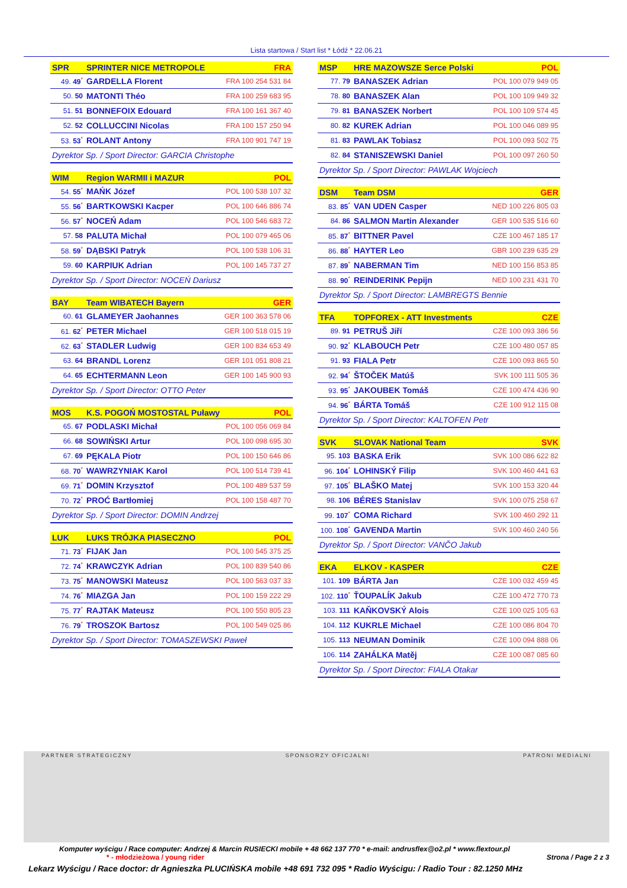Lista startowa / Start list * Łódź * 22.06.21
| SPR | SPRINTER NICE METROPOLE | FRA |
| --- | --- | --- |
| 49. 49<sup>*</sup> | GARDELLA Florent | FRA 100 254 531 84 |
| 50. 50 | MATONTI Théo | FRA 100 259 683 95 |
| 51. 51 | BONNEFOIX Edouard | FRA 100 161 367 40 |
| 52. 52 | COLLUCCINI Nicolas | FRA 100 157 250 94 |
| 53. 53<sup>*</sup> | ROLANT Antony | FRA 100 901 747 19 |
| Dyrektor Sp. / Sport Director: GARCIA Christophe | | |
| WIM | Region WARMII i MAZUR | POL |
| --- | --- | --- |
| 54. 55<sup>*</sup> | MAŃK Józef | POL 100 538 107 32 |
| 55. 56<sup>*</sup> | BARTKOWSKI Kacper | POL 100 646 886 74 |
| 56. 57<sup>*</sup> | NOCEŃ Adam | POL 100 546 683 72 |
| 57. 58 | PALUTA Michał | POL 100 079 465 06 |
| 58. 59<sup>*</sup> | DĄBSKI Patryk | POL 100 538 106 31 |
| 59. 60 | KARPIUK Adrian | POL 100 145 737 27 |
| Dyrektor Sp. / Sport Director: NOCEŃ Dariusz | | |
| BAY | Team WIBATECH Bayern | GER |
| --- | --- | --- |
| 60. 61 | GLAMEYER Jaohannes | GER 100 363 578 06 |
| 61. 62<sup>*</sup> | PETER Michael | GER 100 518 015 19 |
| 62. 63<sup>*</sup> | STADLER Ludwig | GER 100 834 653 49 |
| 63. 64 | BRANDL Lorenz | GER 101 051 808 21 |
| 64. 65 | ECHTERMANN Leon | GER 100 145 900 93 |
| Dyrektor Sp. / Sport Director: OTTO Peter | | |
| MOS | K.S. POGOŃ MOSTOSTAL Puławy | POL |
| --- | --- | --- |
| 65. 67 | PODLASKI Michał | POL 100 056 069 84 |
| 66. 68 | SOWIŃSKI Artur | POL 100 098 695 30 |
| 67. 69 | PĘKALA Piotr | POL 100 150 646 86 |
| 68. 70<sup>*</sup> | WAWRZYNIAK Karol | POL 100 514 739 41 |
| 69. 71<sup>*</sup> | DOMIN Krzysztof | POL 100 489 537 59 |
| 70. 72<sup>*</sup> | PROĆ Bartłomiej | POL 100 158 487 70 |
| Dyrektor Sp. / Sport Director: DOMIN Andrzej | | |
| LUK | LUKS TRÓJKA PIASECZNO | POL |
| --- | --- | --- |
| 71. 73<sup>*</sup> | FIJAK Jan | POL 100 545 375 25 |
| 72. 74<sup>*</sup> | KRAWCZYK Adrian | POL 100 839 540 86 |
| 73. 75<sup>*</sup> | MANOWSKI Mateusz | POL 100 563 037 33 |
| 74. 76<sup>*</sup> | MIAZGA Jan | POL 100 159 222 29 |
| 75. 77<sup>*</sup> | RAJTAK Mateusz | POL 100 550 805 23 |
| 76. 79<sup>*</sup> | TROSZOK Bartosz | POL 100 549 025 86 |
| Dyrektor Sp. / Sport Director: TOMASZEWSKI Paweł | | |
| MSP | HRE MAZOWSZE Serce Polski | POL |
| --- | --- | --- |
| 77. 79 | BANASZEK Adrian | POL 100 079 949 05 |
| 78. 80 | BANASZEK Alan | POL 100 109 949 32 |
| 79. 81 | BANASZEK Norbert | POL 100 109 574 45 |
| 80. 82 | KUREK Adrian | POL 100 046 089 95 |
| 81. 83 | PAWLAK Tobiasz | POL 100 093 502 75 |
| 82. 84 | STANISZEWSKI Daniel | POL 100 097 260 50 |
| Dyrektor Sp. / Sport Director: PAWLAK Wojciech | | |
| DSM | Team DSM | GER |
| --- | --- | --- |
| 83. 85<sup>*</sup> | VAN UDEN Casper | NED 100 226 805 03 |
| 84. 86 | SALMON Martin Alexander | GER 100 535 516 60 |
| 85. 87<sup>*</sup> | BITTNER Pavel | CZE 100 467 185 17 |
| 86. 88<sup>*</sup> | HAYTER Leo | GBR 100 239 635 29 |
| 87. 89<sup>*</sup> | NABERMAN Tim | NED 100 156 853 85 |
| 88. 90<sup>*</sup> | REINDERINK Pepijn | NED 100 231 431 70 |
| Dyrektor Sp. / Sport Director: LAMBREGTS Bennie | | |
| TFA | TOPFOREX - ATT Investments | CZE |
| --- | --- | --- |
| 89. 91 | PETRUŠ Jiří | CZE 100 093 386 56 |
| 90. 92<sup>*</sup> | KLABOUCH Petr | CZE 100 480 057 85 |
| 91. 93 | FIALA Petr | CZE 100 093 865 50 |
| 92. 94<sup>*</sup> | ŠTOČEK Matúš | SVK 100 111 505 36 |
| 93. 95<sup>*</sup> | JAKOUBEK Tomáš | CZE 100 474 436 90 |
| 94. 96<sup>*</sup> | BÁRTA Tomáš | CZE 100 912 115 08 |
| Dyrektor Sp. / Sport Director: KALTOFEN Petr | | |
| SVK | SLOVAK National Team | SVK |
| --- | --- | --- |
| 95. 103 | BASKA Erik | SVK 100 086 622 82 |
| 96. 104<sup>*</sup> | LOHINSKÝ Filip | SVK 100 460 441 63 |
| 97. 105<sup>*</sup> | BLAŠKO Matej | SVK 100 153 320 44 |
| 98. 106 | BÉRES Stanislav | SVK 100 075 258 67 |
| 99. 107<sup>*</sup> | COMA Richard | SVK 100 460 292 11 |
| 100. 108<sup>*</sup> | GAVENDA Martin | SVK 100 460 240 56 |
| Dyrektor Sp. / Sport Director: VANČO Jakub | | |
| EKA | ELKOV - KASPER | CZE |
| --- | --- | --- |
| 101. 109 | BÁRTA Jan | CZE 100 032 459 45 |
| 102. 110<sup>*</sup> | ŤOUPALÍK Jakub | CZE 100 472 770 73 |
| 103. 111 | KAŇKOVSKÝ Alois | CZE 100 025 105 63 |
| 104. 112 | KUKRLE Michael | CZE 100 086 804 70 |
| 105. 113 | NEUMAN Dominik | CZE 100 094 888 06 |
| 106. 114 | ZAHÁLKA Matěj | CZE 100 087 085 60 |
| Dyrektor Sp. / Sport Director: FIALA Otakar | | |
PARTNER STRATEGICZNY SPONSORZY OFICJALNI PATRONI MEDIALNI
Komputer wyścigu / Race computer: Andrzej & Marcin RUSIECKI mobile + 48 662 137 770 * e-mail: andrusflex@o2.pl * www.flextour.pl
* - młodzieżowa / young rider Strona / Page 2 z 3
Lekarz Wyścigu / Race doctor: dr Agnieszka PLUCIŃSKA mobile +48 691 732 095 * Radio Wyścigu: / Radio Tour : 82.1250 MHz